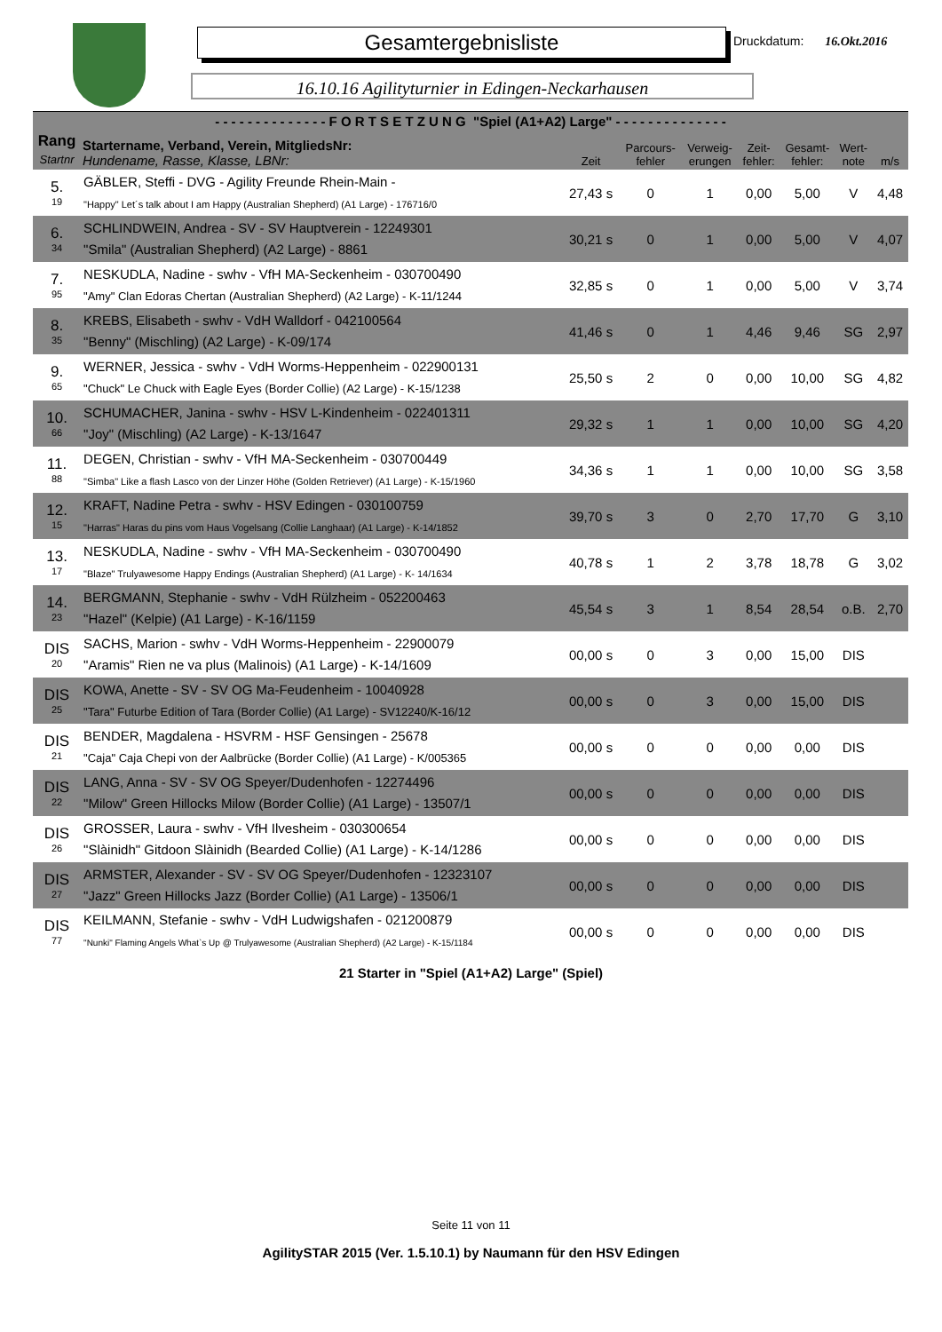Gesamtergebnisliste Druckdatum: 16.Okt.2016
16.10.16 Agilityturnier in Edingen-Neckarhausen
| - - - - - - - - - - - - - - F O R T S E T Z U N G "Spiel (A1+A2) Large" - - - - - - - - - - - - - - | | | | | | | | |
| --- | --- | --- | --- | --- | --- | --- | --- | --- |
| Rang Startnr | Startername, Verband, Verein, MitgliedsNr: Hundename, Rasse, Klasse, LBNr: | Zeit | Parcours- fehler | Verweig- erungen | Zeit- fehler: | Gesamt- fehler: | Wert- note | m/s |
| 5. 19 | GÄBLER, Steffi - DVG - Agility Freunde Rhein-Main - "Happy" Let´s talk about I am Happy (Australian Shepherd) (A1 Large) - 176716/0 | 27,43 s | 0 | 1 | 0,00 | 5,00 | V | 4,48 |
| 6. 34 | SCHLINDWEIN, Andrea - SV - SV Hauptverein - 12249301 "Smila" (Australian Shepherd) (A2 Large) - 8861 | 30,21 s | 0 | 1 | 0,00 | 5,00 | V | 4,07 |
| 7. 95 | NESKUDLA, Nadine - swhv - VfH MA-Seckenheim - 030700490 "Amy" Clan Edoras Chertan (Australian Shepherd) (A2 Large) - K-11/1244 | 32,85 s | 0 | 1 | 0,00 | 5,00 | V | 3,74 |
| 8. 35 | KREBS, Elisabeth - swhv - VdH Walldorf - 042100564 "Benny" (Mischling) (A2 Large) - K-09/174 | 41,46 s | 0 | 1 | 4,46 | 9,46 | SG | 2,97 |
| 9. 65 | WERNER, Jessica - swhv - VdH Worms-Heppenheim - 022900131 "Chuck" Le Chuck with Eagle Eyes (Border Collie) (A2 Large) - K-15/1238 | 25,50 s | 2 | 0 | 0,00 | 10,00 | SG | 4,82 |
| 10. 66 | SCHUMACHER, Janina - swhv - HSV L-Kindenheim - 022401311 "Joy" (Mischling) (A2 Large) - K-13/1647 | 29,32 s | 1 | 1 | 0,00 | 10,00 | SG | 4,20 |
| 11. 88 | DEGEN, Christian - swhv - VfH MA-Seckenheim - 030700449 "Simba" Like a flash Lasco von der Linzer Höhe (Golden Retriever) (A1 Large) - K-15/1960 | 34,36 s | 1 | 1 | 0,00 | 10,00 | SG | 3,58 |
| 12. 15 | KRAFT, Nadine Petra - swhv - HSV Edingen - 030100759 "Harras" Haras du pins vom Haus Vogelsang (Collie Langhaar) (A1 Large) - K-14/1852 | 39,70 s | 3 | 0 | 2,70 | 17,70 | G | 3,10 |
| 13. 17 | NESKUDLA, Nadine - swhv - VfH MA-Seckenheim - 030700490 "Blaze" Trulyawesome Happy Endings (Australian Shepherd) (A1 Large) - K- 14/1634 | 40,78 s | 1 | 2 | 3,78 | 18,78 | G | 3,02 |
| 14. 23 | BERGMANN, Stephanie - swhv - VdH Rülzheim - 052200463 "Hazel" (Kelpie) (A1 Large) - K-16/1159 | 45,54 s | 3 | 1 | 8,54 | 28,54 | o.B. | 2,70 |
| DIS 20 | SACHS, Marion - swhv - VdH Worms-Heppenheim - 22900079 "Aramis" Rien ne va plus (Malinois) (A1 Large) - K-14/1609 | 00,00 s | 0 | 3 | 0,00 | 15,00 | DIS | |
| DIS 25 | KOWA, Anette - SV - SV OG Ma-Feudenheim - 10040928 "Tara" Futurbe Edition of Tara (Border Collie) (A1 Large) - SV12240/K-16/12 | 00,00 s | 0 | 3 | 0,00 | 15,00 | DIS | |
| DIS 21 | BENDER, Magdalena - HSVRM - HSF Gensingen - 25678 "Caja" Caja Chepi von der Aalbrücke (Border Collie) (A1 Large) - K/005365 | 00,00 s | 0 | 0 | 0,00 | 0,00 | DIS | |
| DIS 22 | LANG, Anna - SV - SV OG Speyer/Dudenhofen - 12274496 "Milow" Green Hillocks Milow (Border Collie) (A1 Large) - 13507/1 | 00,00 s | 0 | 0 | 0,00 | 0,00 | DIS | |
| DIS 26 | GROSSER, Laura - swhv - VfH Ilvesheim - 030300654 "Slàinidh" Gitdoon Slàinidh (Bearded Collie) (A1 Large) - K-14/1286 | 00,00 s | 0 | 0 | 0,00 | 0,00 | DIS | |
| DIS 27 | ARMSTER, Alexander - SV - SV OG Speyer/Dudenhofen - 12323107 "Jazz" Green Hillocks Jazz (Border Collie) (A1 Large) - 13506/1 | 00,00 s | 0 | 0 | 0,00 | 0,00 | DIS | |
| DIS 77 | KEILMANN, Stefanie - swhv - VdH Ludwigshafen - 021200879 "Nunki" Flaming Angels What`s Up @ Trulyawesome (Australian Shepherd) (A2 Large) - K-15/1184 | 00,00 s | 0 | 0 | 0,00 | 0,00 | DIS | |
21 Starter in "Spiel (A1+A2) Large" (Spiel)
Seite 11 von 11
AgilitySTAR 2015 (Ver. 1.5.10.1) by Naumann für den HSV Edingen